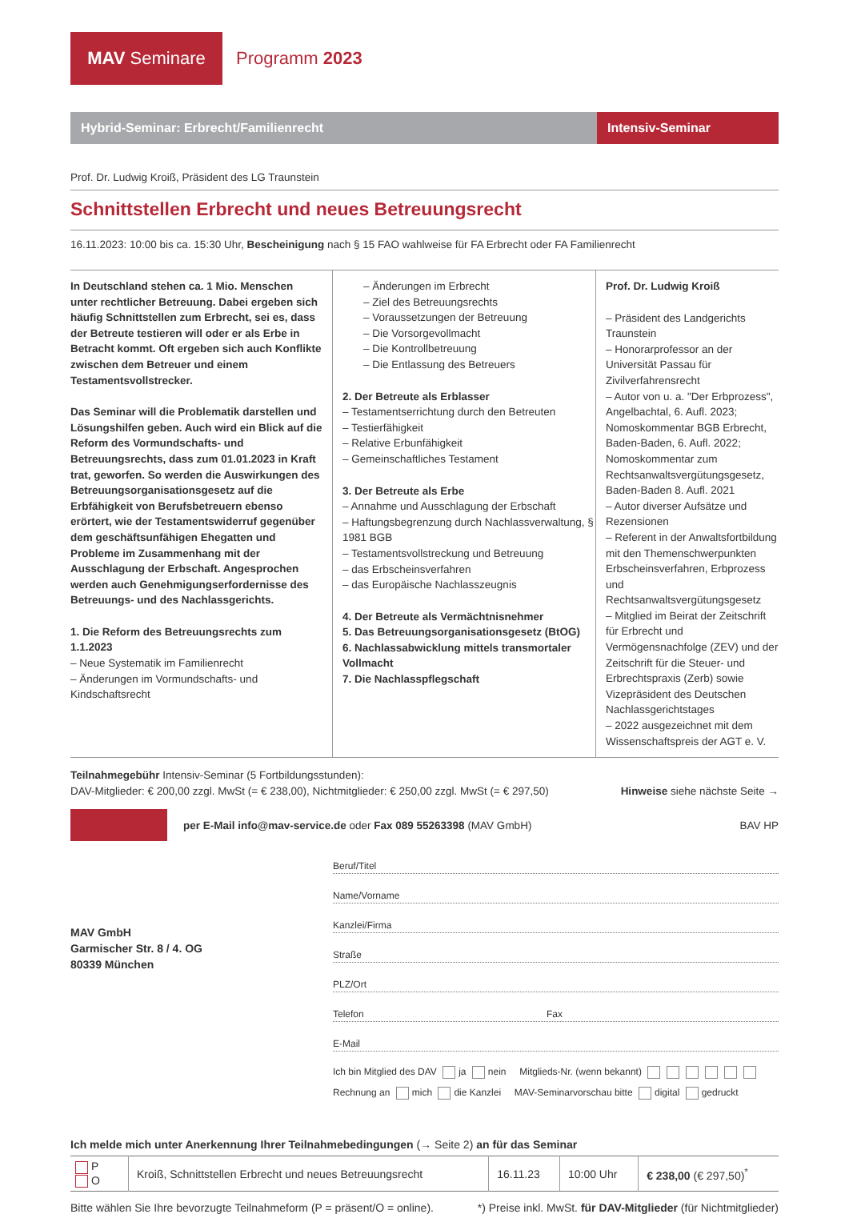MAV Seminare
Programm 2023
Hybrid-Seminar: Erbrecht/Familienrecht
Intensiv-Seminar
Prof. Dr. Ludwig Kroiß, Präsident des LG Traunstein
Schnittstellen Erbrecht und neues Betreuungsrecht
16.11.2023: 10:00 bis ca. 15:30 Uhr, Bescheinigung nach § 15 FAO wahlweise für FA Erbrecht oder FA Familienrecht
In Deutschland stehen ca. 1 Mio. Menschen unter rechtlicher Betreuung. Dabei ergeben sich häufig Schnittstellen zum Erbrecht, sei es, dass der Betreute testieren will oder er als Erbe in Betracht kommt. Oft ergeben sich auch Konflikte zwischen dem Betreuer und einem Testamentsvollstrecker.
Das Seminar will die Problematik darstellen und Lösungshilfen geben. Auch wird ein Blick auf die Reform des Vormundschafts- und Betreuungsrechts, dass zum 01.01.2023 in Kraft trat, geworfen. So werden die Auswirkungen des Betreuungsorganisationsgesetz auf die Erbfähigkeit von Berufsbetreuern ebenso erörtert, wie der Testamentswiderruf gegenüber dem geschäftsunfähigen Ehegatten und Probleme im Zusammenhang mit der Ausschlagung der Erbschaft. Angesprochen werden auch Genehmigungserfordernisse des Betreuungs- und des Nachlassgerichts.
1. Die Reform des Betreuungsrechts zum 1.1.2023
– Neue Systematik im Familienrecht
– Änderungen im Vormundschafts- und Kindschaftsrecht
– Änderungen im Erbrecht
– Ziel des Betreuungsrechts
– Voraussetzungen der Betreuung
– Die Vorsorgevollmacht
– Die Kontrollbetreuung
– Die Entlassung des Betreuers
2. Der Betreute als Erblasser
– Testamentserrichtung durch den Betreuten
– Testierfähigkeit
– Relative Erbunfähigkeit
– Gemeinschaftliches Testament
3. Der Betreute als Erbe
– Annahme und Ausschlagung der Erbschaft
– Haftungsbegrenzung durch Nachlassverwaltung, § 1981 BGB
– Testamentsvollstreckung und Betreuung
– das Erbscheinsverfahren
– das Europäische Nachlasszeugnis
4. Der Betreute als Vermächtnisnehmer
5. Das Betreuungsorganisationsgesetz (BtOG)
6. Nachlassabwicklung mittels transmortaler Vollmacht
7. Die Nachlasspflegschaft
Prof. Dr. Ludwig Kroiß
– Präsident des Landgerichts Traunstein
– Honorarprofessor an der Universität Passau für Zivilverfahrensrecht
– Autor von u. a. "Der Erbprozess", Angelbachtal, 6. Aufl. 2023; Nomoskommentar BGB Erbrecht, Baden-Baden, 6. Aufl. 2022; Nomoskommentar zum Rechtsanwaltsvergütungsgesetz, Baden-Baden 8. Aufl. 2021
– Autor diverser Aufsätze und Rezensionen
– Referent in der Anwaltsfortbildung mit den Themenschwerpunkten Erbscheinsverfahren, Erbprozess und Rechtsanwaltsvergütungsgesetz
– Mitglied im Beirat der Zeitschrift für Erbrecht und Vermögensnachfolge (ZEV) und der Zeitschrift für die Steuer- und Erbrechtspraxis (Zerb) sowie Vizepräsident des Deutschen Nachlassgerichtstages
– 2022 ausgezeichnet mit dem Wissenschaftspreis der AGT e. V.
Teilnahmegebühr Intensiv-Seminar (5 Fortbildungsstunden):
DAV-Mitglieder: € 200,00 zzgl. MwSt (= € 238,00), Nichtmitglieder: € 250,00 zzgl. MwSt (= € 297,50)
Hinweise siehe nächste Seite →
per E-Mail info@mav-service.de oder Fax 089 55263398 (MAV GmbH)
BAV HP
MAV GmbH
Garmischer Str. 8 / 4. OG
80339 München
Beruf/Titel
Name/Vorname
Kanzlei/Firma
Straße
PLZ/Ort
Telefon Fax
E-Mail
Ich bin Mitglied des DAV ja nein Mitglieds-Nr. (wenn bekannt)
Rechnung an mich die Kanzlei MAV-Seminarvorschau bitte digital gedruckt
Ich melde mich unter Anerkennung Ihrer Teilnahmebedingungen (→ Seite 2) an für das Seminar
| P O | Kroiß, Schnittstellen Erbrecht und neues Betreuungsrecht | 16.11.23 | 10:00 Uhr | € 238,00 (€ 297,50)<sup>*</sup> |
Bitte wählen Sie Ihre bevorzugte Teilnahmeform (P = präsent/O = online). *) Preise inkl. MwSt. für DAV-Mitglieder (für Nichtmitglieder)